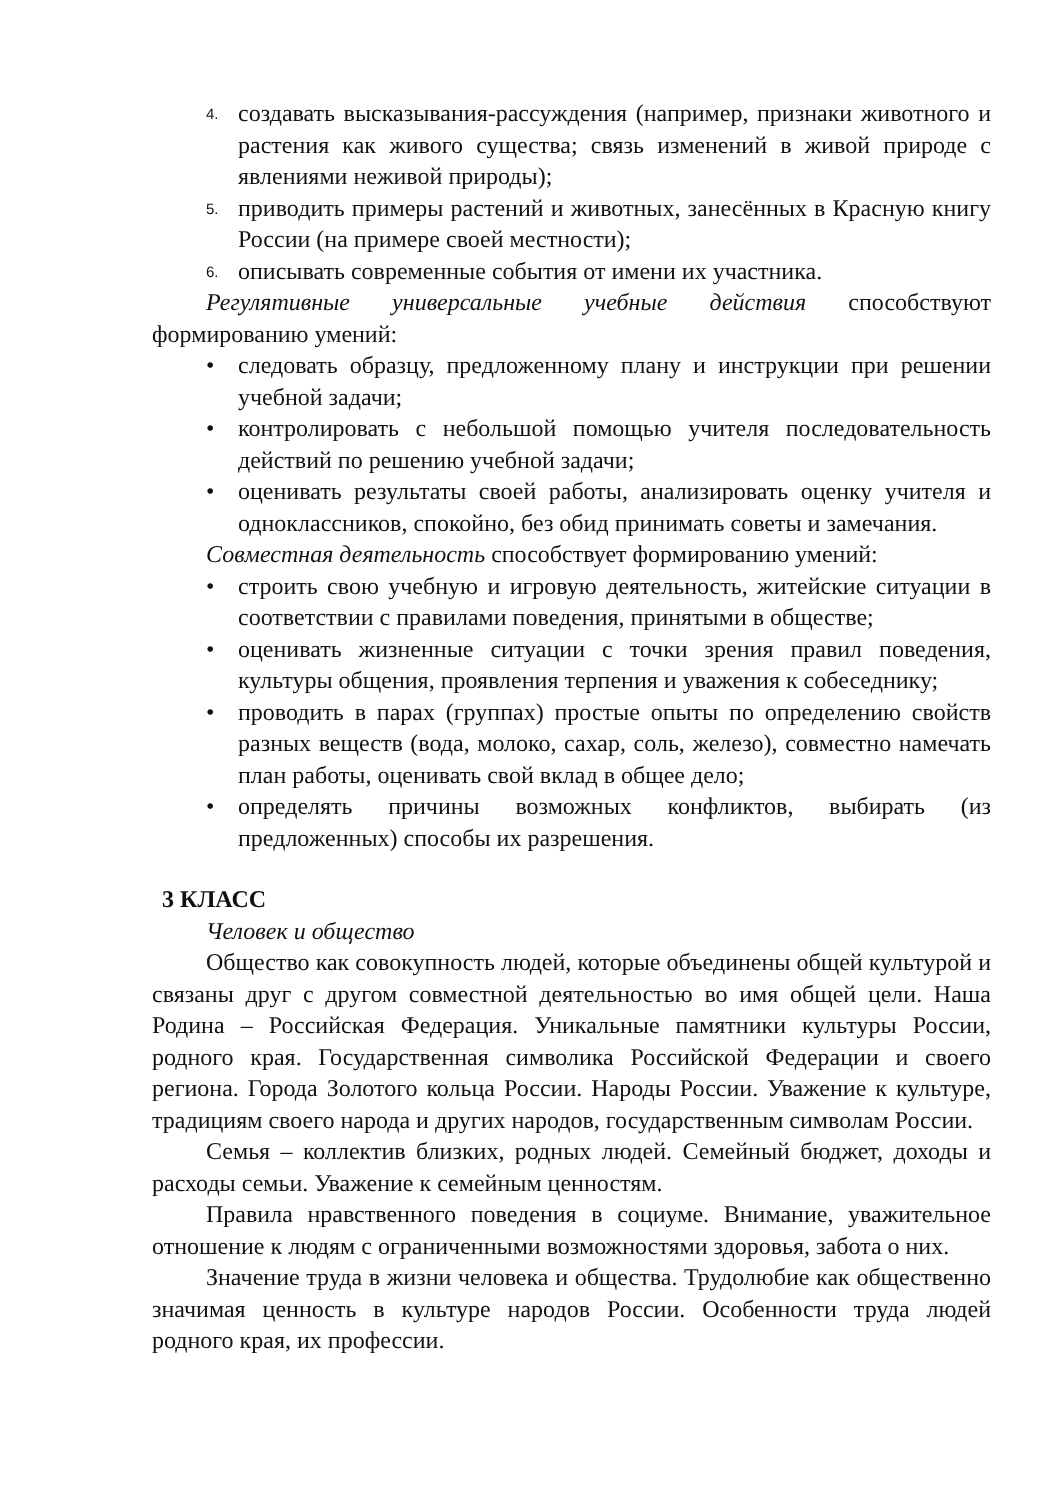4.
создавать высказывания-рассуждения (например, признаки животного и растения как живого существа; связь изменений в живой природе с явлениями неживой природы);
5.
приводить примеры растений и животных, занесённых в Красную книгу России (на примере своей местности);
6.
описывать современные события от имени их участника.
Регулятивные универсальные учебные действия способствуют формированию умений:
• следовать образцу, предложенному плану и инструкции при решении учебной задачи;
• контролировать с небольшой помощью учителя последовательность действий по решению учебной задачи;
• оценивать результаты своей работы, анализировать оценку учителя и одноклассников, спокойно, без обид принимать советы и замечания.
Совместная деятельность способствует формированию умений:
• строить свою учебную и игровую деятельность, житейские ситуации в соответствии с правилами поведения, принятыми в обществе;
• оценивать жизненные ситуации с точки зрения правил поведения, культуры общения, проявления терпения и уважения к собеседнику;
• проводить в парах (группах) простые опыты по определению свойств разных веществ (вода, молоко, сахар, соль, железо), совместно намечать план работы, оценивать свой вклад в общее дело;
• определять причины возможных конфликтов, выбирать (из предложенных) способы их разрешения.
3 КЛАСС
Человек и общество
Общество как совокупность людей, которые объединены общей культурой и связаны друг с другом совместной деятельностью во имя общей цели. Наша Родина – Российская Федерация. Уникальные памятники культуры России, родного края. Государственная символика Российской Федерации и своего региона. Города Золотого кольца России. Народы России. Уважение к культуре, традициям своего народа и других народов, государственным символам России.
Семья – коллектив близких, родных людей. Семейный бюджет, доходы и расходы семьи. Уважение к семейным ценностям.
Правила нравственного поведения в социуме. Внимание, уважительное отношение к людям с ограниченными возможностями здоровья, забота о них.
Значение труда в жизни человека и общества. Трудолюбие как общественно значимая ценность в культуре народов России. Особенности труда людей родного края, их профессии.